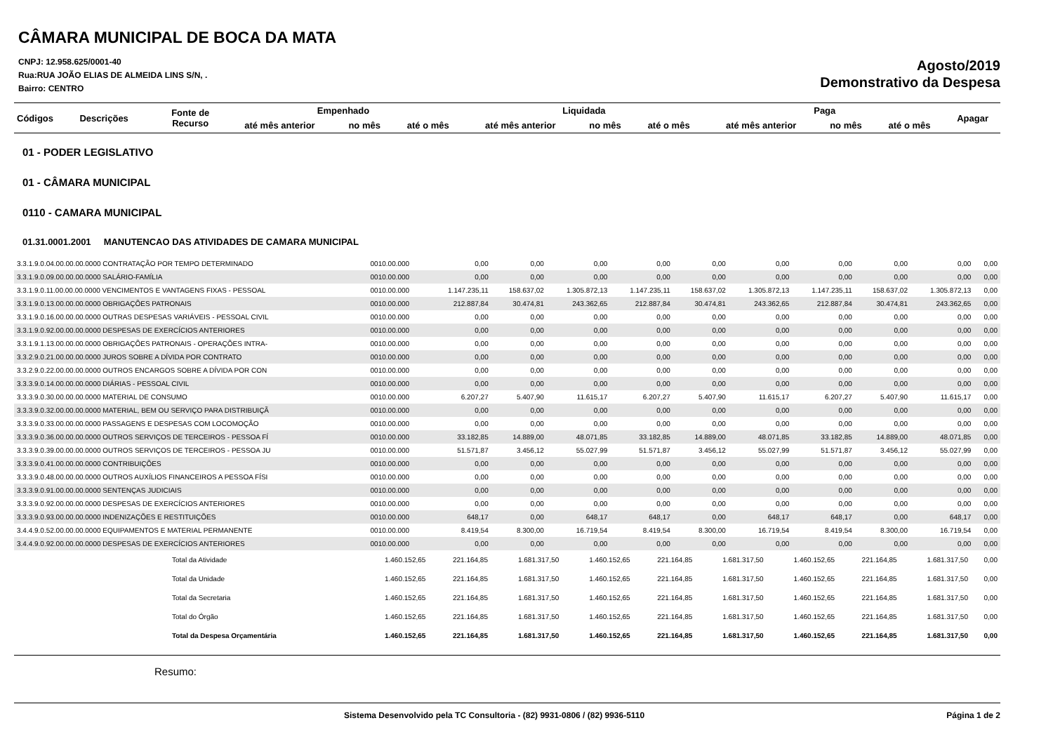CÂMARA MUNICIPAL DE BOCA DA MATA
CNPJ: 12.958.625/0001-40
Rua:RUA JOÃO ELIAS DE ALMEIDA LINS S/N, .
Bairro: CENTRO
Agosto/2019
Demonstrativo da Despesa
| Códigos | Descrições | Fonte de Recurso | Empenhado | | | Liquidada | | | Paga | | | Apagar |
| --- | --- | --- | --- | --- | --- | --- | --- | --- | --- | --- | --- | --- |
| | | | até mês anterior | no mês | até o mês | até mês anterior | no mês | até o mês | até mês anterior | no mês | até o mês | |
01 - PODER LEGISLATIVO
01 - CÂMARA MUNICIPAL
0110 - CAMARA MUNICIPAL
01.31.0001.2001 MANUTENCAO DAS ATIVIDADES DE CAMARA MUNICIPAL
| 3.3.1.9.0.04.00.00.00.0000 CONTRATAÇÃO POR TEMPO DETERMINADO | 0010.00.000 | 0,00 | 0,00 | 0,00 | 0,00 | 0,00 | 0,00 | 0,00 | 0,00 | 0,00 | 0,00 |
| 3.3.1.9.0.09.00.00.00.0000 SALÁRIO-FAMÍLIA | 0010.00.000 | 0,00 | 0,00 | 0,00 | 0,00 | 0,00 | 0,00 | 0,00 | 0,00 | 0,00 | 0,00 |
| 3.3.1.9.0.11.00.00.00.0000 VENCIMENTOS E VANTAGENS FIXAS - PESSOAL | 0010.00.000 | 1.147.235,11 | 158.637,02 | 1.305.872,13 | 1.147.235,11 | 158.637,02 | 1.305.872,13 | 1.147.235,11 | 158.637,02 | 1.305.872,13 | 0,00 |
| 3.3.1.9.0.13.00.00.00.0000 OBRIGAÇÕES PATRONAIS | 0010.00.000 | 212.887,84 | 30.474,81 | 243.362,65 | 212.887,84 | 30.474,81 | 243.362,65 | 212.887,84 | 30.474,81 | 243.362,65 | 0,00 |
| 3.3.1.9.0.16.00.00.00.0000 OUTRAS DESPESAS VARIÁVEIS - PESSOAL CIVIL | 0010.00.000 | 0,00 | 0,00 | 0,00 | 0,00 | 0,00 | 0,00 | 0,00 | 0,00 | 0,00 | 0,00 |
| 3.3.1.9.0.92.00.00.00.0000 DESPESAS DE EXERCÍCIOS ANTERIORES | 0010.00.000 | 0,00 | 0,00 | 0,00 | 0,00 | 0,00 | 0,00 | 0,00 | 0,00 | 0,00 | 0,00 |
| 3.3.1.9.1.13.00.00.00.0000 OBRIGAÇÕES PATRONAIS - OPERAÇÕES INTRA- | 0010.00.000 | 0,00 | 0,00 | 0,00 | 0,00 | 0,00 | 0,00 | 0,00 | 0,00 | 0,00 | 0,00 |
| 3.3.2.9.0.21.00.00.00.0000 JUROS SOBRE A DÍVIDA POR CONTRATO | 0010.00.000 | 0,00 | 0,00 | 0,00 | 0,00 | 0,00 | 0,00 | 0,00 | 0,00 | 0,00 | 0,00 |
| 3.3.2.9.0.22.00.00.00.0000 OUTROS ENCARGOS SOBRE A DÍVIDA POR CON | 0010.00.000 | 0,00 | 0,00 | 0,00 | 0,00 | 0,00 | 0,00 | 0,00 | 0,00 | 0,00 | 0,00 |
| 3.3.3.9.0.14.00.00.00.0000 DIÁRIAS - PESSOAL CIVIL | 0010.00.000 | 0,00 | 0,00 | 0,00 | 0,00 | 0,00 | 0,00 | 0,00 | 0,00 | 0,00 | 0,00 |
| 3.3.3.9.0.30.00.00.00.0000 MATERIAL DE CONSUMO | 0010.00.000 | 6.207,27 | 5.407,90 | 11.615,17 | 6.207,27 | 5.407,90 | 11.615,17 | 6.207,27 | 5.407,90 | 11.615,17 | 0,00 |
| 3.3.3.9.0.32.00.00.00.0000 MATERIAL, BEM OU SERVIÇO PARA DISTRIBUIÇÃ | 0010.00.000 | 0,00 | 0,00 | 0,00 | 0,00 | 0,00 | 0,00 | 0,00 | 0,00 | 0,00 | 0,00 |
| 3.3.3.9.0.33.00.00.00.0000 PASSAGENS E DESPESAS COM LOCOMOÇÃO | 0010.00.000 | 0,00 | 0,00 | 0,00 | 0,00 | 0,00 | 0,00 | 0,00 | 0,00 | 0,00 | 0,00 |
| 3.3.3.9.0.36.00.00.00.0000 OUTROS SERVIÇOS DE TERCEIROS - PESSOA FÍ | 0010.00.000 | 33.182,85 | 14.889,00 | 48.071,85 | 33.182,85 | 14.889,00 | 48.071,85 | 33.182,85 | 14.889,00 | 48.071,85 | 0,00 |
| 3.3.3.9.0.39.00.00.00.0000 OUTROS SERVIÇOS DE TERCEIROS - PESSOA JU | 0010.00.000 | 51.571,87 | 3.456,12 | 55.027,99 | 51.571,87 | 3.456,12 | 55.027,99 | 51.571,87 | 3.456,12 | 55.027,99 | 0,00 |
| 3.3.3.9.0.41.00.00.00.0000 CONTRIBUIÇÕES | 0010.00.000 | 0,00 | 0,00 | 0,00 | 0,00 | 0,00 | 0,00 | 0,00 | 0,00 | 0,00 | 0,00 |
| 3.3.3.9.0.48.00.00.00.0000 OUTROS AUXÍLIOS FINANCEIROS A PESSOA FÍSI | 0010.00.000 | 0,00 | 0,00 | 0,00 | 0,00 | 0,00 | 0,00 | 0,00 | 0,00 | 0,00 | 0,00 |
| 3.3.3.9.0.91.00.00.00.0000 SENTENÇAS JUDICIAIS | 0010.00.000 | 0,00 | 0,00 | 0,00 | 0,00 | 0,00 | 0,00 | 0,00 | 0,00 | 0,00 | 0,00 |
| 3.3.3.9.0.92.00.00.00.0000 DESPESAS DE EXERCÍCIOS ANTERIORES | 0010.00.000 | 0,00 | 0,00 | 0,00 | 0,00 | 0,00 | 0,00 | 0,00 | 0,00 | 0,00 | 0,00 |
| 3.3.3.9.0.93.00.00.00.0000 INDENIZAÇÕES E RESTITUIÇÕES | 0010.00.000 | 648,17 | 0,00 | 648,17 | 648,17 | 0,00 | 648,17 | 648,17 | 0,00 | 648,17 | 0,00 |
| 3.4.4.9.0.52.00.00.00.0000 EQUIPAMENTOS E MATERIAL PERMANENTE | 0010.00.000 | 8.419,54 | 8.300,00 | 16.719,54 | 8.419,54 | 8.300,00 | 16.719,54 | 8.419,54 | 8.300,00 | 16.719,54 | 0,00 |
| 3.4.4.9.0.92.00.00.00.0000 DESPESAS DE EXERCÍCIOS ANTERIORES | 0010.00.000 | 0,00 | 0,00 | 0,00 | 0,00 | 0,00 | 0,00 | 0,00 | 0,00 | 0,00 | 0,00 |
| Total da Atividade | 1.460.152,65 | 221.164,85 | 1.681.317,50 | 1.460.152,65 | 221.164,85 | 1.681.317,50 | 1.460.152,65 | 221.164,85 | 1.681.317,50 | 0,00 |
| Total da Unidade | 1.460.152,65 | 221.164,85 | 1.681.317,50 | 1.460.152,65 | 221.164,85 | 1.681.317,50 | 1.460.152,65 | 221.164,85 | 1.681.317,50 | 0,00 |
| Total da Secretaria | 1.460.152,65 | 221.164,85 | 1.681.317,50 | 1.460.152,65 | 221.164,85 | 1.681.317,50 | 1.460.152,65 | 221.164,85 | 1.681.317,50 | 0,00 |
| Total do Órgão | 1.460.152,65 | 221.164,85 | 1.681.317,50 | 1.460.152,65 | 221.164,85 | 1.681.317,50 | 1.460.152,65 | 221.164,85 | 1.681.317,50 | 0,00 |
| Total da Despesa Orçamentária | 1.460.152,65 | 221.164,85 | 1.681.317,50 | 1.460.152,65 | 221.164,85 | 1.681.317,50 | 1.460.152,65 | 221.164,85 | 1.681.317,50 | 0,00 |
Resumo:
Sistema Desenvolvido pela TC Consultoria - (82) 9931-0806 / (82) 9936-5110 Página 1 de 2